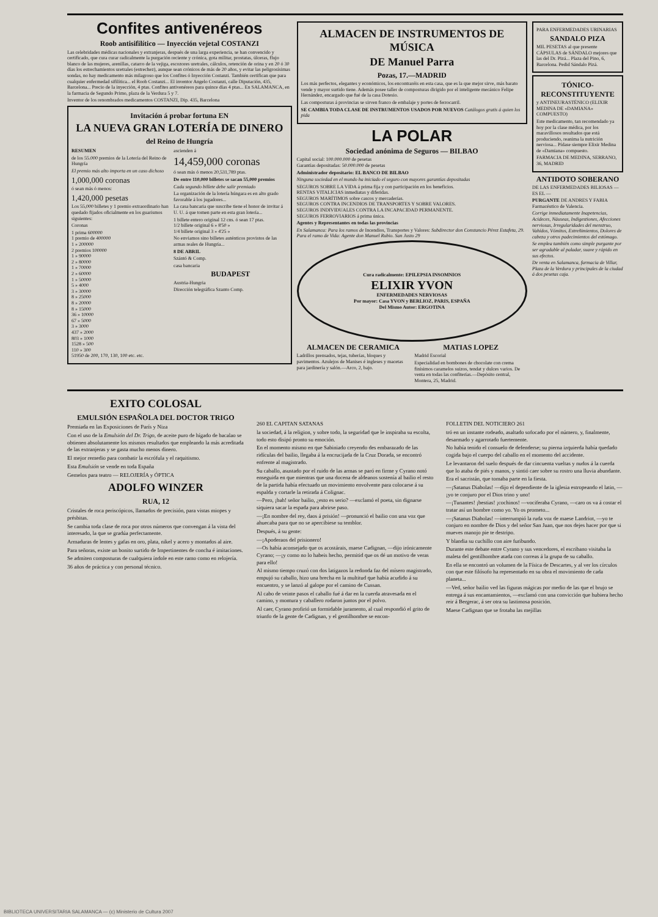Confites antivenéreos
Roob antisifilítico — Inyección vejetal COSTANZI
Las celebridades médicas nacionales y extranjeras, después de una larga experiencia, se han convencido y certificado, que cura curar radicalmente la purgación reciente y crónica, gota militar, prostatas, úlceras, flujo blanco de las mujeres, arenillas, catarro de la vejiga, escozores uretrales, cálculos, retención de orina y en 20 ó 30 días los estrechamientos uretrales (estrechez), aunque sean crónicos de más de 20 años, y evitar las peligrosísimas sondas, no hay medicamento más milagroso que los Confites ó Inyección Costanzi. También certifican que para cualquier enfermedad sifilítica... el Roob Costanzi... El inventor Angelo Costanzi, calle Diputación, 435, Barcelona... Precio de la inyección, 4 ptas. Confites antivenéreos para quince días 4 ptas... En SALAMANCA, en la farmacia de Segundo Primo, plaza de la Verdura 5 y 7.
Inventor de los renombrados medicamentos COSTANZI, Dip. 435, Barcelona
Invitación á probar fortuna EN
LA NUEVA GRAN LOTERÍA DE DINERO
del Reino de Hungría
RESUMEN
de los 55.000 premios de la Lotería del Reino de Hungría
El premio más alto importa en un caso dichoso
1,000,000 coronas
ó sean más ó menos:
1,420,000 pesetas
Los 55,000 billetes y 1 premio extraordinario han quedado fijados oficialmente en los guarismos siguientes:
Coronas
1 prima 600000
1 premio de 400000
1 » 200000
2 premios 100000
1 » 90000
2 » 80000
1 » 70000
2 » 60000
1 » 50000
5 » 4000
3 » 30000
8 » 25000
8 » 20000
8 » 15000
36 » 10000
67 » 5000
3 » 3000
437 » 2000
803 » 1000
1528 » 500
110 » 300
51950 de 200, 170, 130, 100 etc. etc.
ascienden á
14,459,000 coronas
ó sean más ó menos 20,531,789 ptas.
De entre 110,000 billetes se sacan 55,000 premios
Cada segundo billete debe salir premiado
La organización de la lotería húngara es en alto grado favorable á los jugadores...
La casa bancaria que suscribe tiene el honor de invitar á U. U. á que tomen parte en esta gran lotería...
1 billete entero original 12 cns. ó sean 17 ptas.
1/2 billete original 6 » 8'50 »
1/4 billete original 3 » 4'25 »
No enviamos sino billetes auténticos provistos de las armas reales de Hungría...
8 DE ABRIL
Szántó & Comp.
casa bancaria
BUDAPEST
Austria-Hungria
Dirección telegráfica Szanto Comp.
ALMACEN DE INSTRUMENTOS DE MÚSICA
DE Manuel Parra
Pozas, 17.—MADRID
Los más perfectos, elegantes y económicos, los encontraréis en esta casa, que es la que mejor sirve, más barato vende y mayor surtido tiene. Además posee taller de composturas dirigido por el inteligente mecánico Felipe Hernández, encargado que fué de la casa Dotesio.
Las composturas á provincias se sirven franco de embalaje y portes de ferrocarril.
SE CAMBIA TODA CLASE DE INSTRUMENTOS USADOS POR NUEVOS Catálogos gratis á quien los pida
LA POLAR
Sociedad anónima de Seguros — BILBAO
Capital social: 100.000.000 de pesetas
Garantías depositadas: 50.000.000 de pesetas
Administrador depositario: EL BANCO DE BILBAO
Ninguna sociedad en el mundo ha iniciado el seguro con mayores garantías depositadas
SEGUROS SOBRE LA VIDA á prima fija y con participación en los beneficios.
RENTAS VITALICIAS inmediatas y diferidas.
SEGUROS MARÍTIMOS sobre cascos y mercaderías.
SEGUROS CONTRA INCENDIOS DE TRANSPORTES Y SOBRE VALORES.
SEGUROS INDIVIDUALES CONTRA LA INCAPACIDAD PERMANENTE.
SEGUROS FERROVIARIOS á prima única.
Agentes y Representantes en todas las provincias
En Salamanca: Para los ramos de Incendios, Transportes y Valores: Subdirector don Constancio Pérez Estafeta, 29. Para el ramo de Vida: Agente don Manuel Rubio. San Justo 29
Cura radicalmente: EPILEPSIA INSOMNIOS
ELIXIR YVON
ENFERMEDADES NERVIOSAS
Por mayor: Casa YVON y BERLIOZ, PARIS, ESPAÑA
Del Mismo Autor: ERGOTINA
ALMACEN DE CERAMICA
Ladrillos prensados, tejas, tuberías, bloques y pavimentos. Azulejos de Manises é ingleses y macetas para jardinería y salón.—Arco, 2, bajo.
MATIAS LOPEZ
Madrid Escorial
Especialidad en bombones de chocolate con crema finísimos caramelos suizos, tendat y dulces varios. De venta en todas las confiterías.—Depósito central, Montera, 25, Madrid.
PARA ENFERMEDADES URINARIAS
SANDALO PIZA
MIL PESETAS al que presente CÁPSULAS de SÁNDALO mejores que las del Dr. Pizá... Plaza del Pino, 6, Barcelona. Pedid Sándalo Pizá.
TÓNICO-RECONSTITUYENTE
y ANTINEURASTÉNICO (ELIXIR MEDINA DE «DAMIANA» COMPUESTO)
Este medicamento, tan recomendado ya hoy por la clase médica, por los maravillosos resultados que está produciendo, reanima la nutrición nerviosa... Pídase siempre Elixir Medina de «Damiana» compuesto.
FARMACIA DE MEDINA, SERRANO, 36, MADRID
ANTIDOTO SOBERANO
DE LAS ENFERMEDADES BILIOSAS — ES EL —
PURGANTE DE ANDRES Y FABIA Farmacéutico de Valencia.
Corrige inmediatamente Inapetencias, Acideces, Náuseas, Indigestiones, Afecciones nerviosas, Irregularidades del menstruo, Vahídos, Vómitos, Estreñimientos, Dolores de cabeza y otros padecimientos del estómago.
Se emplea también como simple purgante por ser agradable al paladar, suave y rápido en sus efectos.
De venta en Salamanca, farmacia de Villar, Plaza de la Verdura y principales de la ciudad á dos pesetas caja.
EXITO COLOSAL
EMULSIÓN ESPAÑOLA DEL DOCTOR TRIGO
Premiada en las Exposiciones de París y Niza
Con el uso de la Emulsión del Dr. Trigo, de aceite puro de hígado de bacalao se obtienen absolutamente los mismos resultados que empleando la más acreditada de las extranjeras y se gasta mucho menos dinero.
El mejor remedio para combatir la escrófula y el raquitismo.
Esta Emulsión se vende en toda España
Gemelos para teatro — RELOJERÍA y ÓPTICA
ADOLFO WINZER
RUA, 12
Cristales de roca periscópicos, llamados de precisión, para vistas miopes y présbitas.
Se cambia toda clase de roca por otros números que convengan á la vista del interesado, la que se gradúa perfectamente.
Armaduras de lentes y gafas en oro, plata, nikel y acero y montados al aire.
Para señoras, existe un bonito surtido de Impertinentes de concha é imitaciones.
Se admiten composturas de cualquiera índole en este ramo como en relojería.
36 años de práctica y con personal técnico.
260 EL CAPITAN SATANAS
la sociedad, á la religion, y sobre todo, la seguridad que le inspiraba su escolta, todo esto disipó pronto su emoción.
En el momento mismo en que Sabiniado creyendo des embarazado de las ridículas del bailio, llegaba á la encrucijada de la Cruz Dorada, se encontró enfrente al magistrado.
Su caballo, asustado por el ruido de las armas se paró en firme y Cyrano notó enseguida en que mientras que una docena de aldeanos sostenía al bailio el resto de la partida había efectuado un movimiento envolvente para colocarse á su espalda y cortarle la retirada á Colignac.
—Pero, ¡bah! señor bailio, ¿esto es serio? —exclamó el poeta, sin dignarse siquiera sacar la espada para abrirse paso.
—¡En nombre del rey, daos á prisión! —pronunció el bailio con una voz que ahuecaba para que no se apercibiese su temblor.
Después, á su gente:
—¡Apoderaos del prisionero!
—Os había aconsejado que os acostárais, maese Cadignan, —dijo irónicamente Cyrano; —¡y como no lo habeis hecho, permitid que os dé un motivo de veras para ello!
Al mismo tiempo cruzó con dos latigazos la redonda faz del mísero magistrado, empujó su caballo, hizo una brecha en la multitud que había acudido á su encuentro, y se lanzó al galope por el camino de Cussan.
Al cabo de veinte pasos el caballo fué á dar en la cuerda atravesada en el camino, y montura y caballero rodaron juntos por el polvo.
Al caer, Cyrano profirió un formidable juramento, al cual respondió el grito de triunfo de la gente de Cadignan, y el gentilhombre se encon-
FOLLETIN DEL NOTICIERO 261
tró en un instante rodeado, asaltado sofocado por el número, y, finalmente, desarmado y agarrotado fuertemente.
No había tenido el consuelo de defenderse; su pierna izquierda había quedado cogida bajo el cuerpo del caballo en el momento del accidente.
Le levantaron del suelo después de dar cincuenta vueltas y nudos á la cuerda que lo ataba de piés y manos, y sintió caer sobre su rostro una lluvia abundante.
Era el sacristán, que tomaba parte en la fiesta.
—¡Satanus Diabolas! —dijo el dependiente de la iglesia estropeando el latin, —¡yo te conjuro por el Dios trino y uno!
—¡Tunantes! ¡bestias! ¡cochinos! —vociferaba Cyrano, —caro os va á costar el tratar así un hombre como yo. Yo os prometo...
—¡Satanus Diabolas! —interrumpió la ruda voz de maese Landriot, —yo te conjuro en nombre de Dios y del señor San Juan, que nos dejes hacer por que si mueves manojo pie te destripo.
Y blandia su cuchillo con aire furibundo.
Durante este debate entre Cyrano y sus vencedores, el escribano visitaba la maleta del gentilhombre atada con correas á la grupa de su caballo.
En ella se encontró un volumen de la Física de Descartes, y al ver los círculos con que este filósofo ha representado en su obra el movimiento de cada planeta...
—Ved, señor bailio ved las figuras mágicas por medio de las que el brujo se entrega á sus encantamientos, —exclamó con una convicción que hubiera hecho reir á Bergerac, á ser otra su lastimosa posición.
Maese Cadignan que se frotaba las mejillas
BIBLIOTECA UNIVERSITARIA SALAMANCA — (c) Ministerio de Cultura 2007